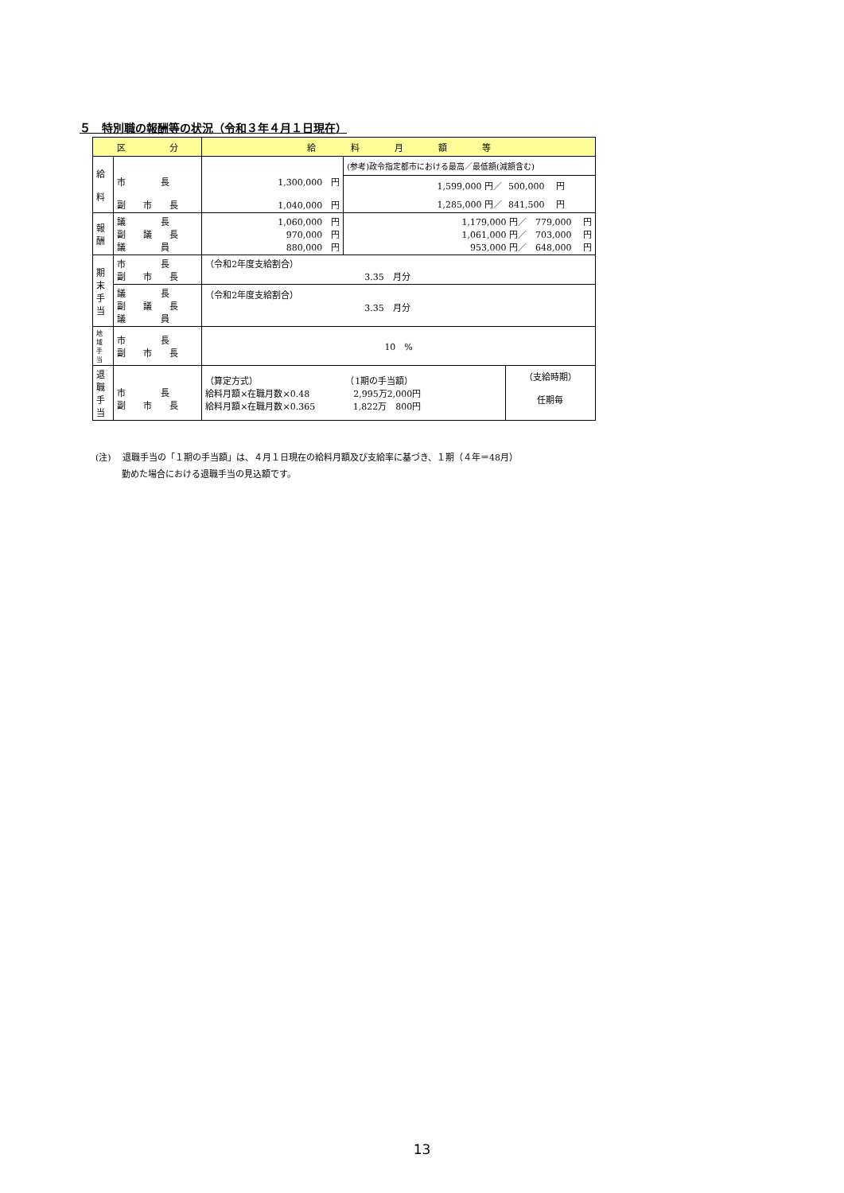５　特別職の報酬等の状況（令和３年４月１日現在）
| 区 分 | | 給 料 月 額 等 | | |
| --- | --- | --- | --- | --- |
| 給 料 | 市 長 副 市 長 | 1,300,000 円 1,040,000 円 | (参考)政令指定都市における最高／最低額(減額含む) | |
| | | | 1,599,000 円／ | 500,000 円 |
| | | | 1,285,000 円／ | 841,500 円 |
| 報 酬 | 議 長 副 議 長 議 員 | 1,060,000 円 970,000 円 880,000 円 | 1,179,000 円／ 779,000 円 1,061,000 円／ 703,000 円 953,000 円／ 648,000 円 | |
| 期 末 手 当 | 市 長 副 市 長 | （令和2年度支給割合） 3.35 月分 | | |
| | 議 長 副 議 長 議 員 | （令和2年度支給割合） 3.35 月分 | | |
| 地 域 手 当 | 市 長 副 市 長 | 10 % | | |
| 退 職 手 当 | 市 長 副 市 長 | （算定方式） （1期の手当額） 給料月額×在職月数×0.48 2,995万2,000円 給料月額×在職月数×0.365 1,822万 800円 | | （支給時期） 任期毎 |
(注)　 退職手当の「１期の手当額」は、４月１日現在の給料月額及び支給率に基づき、１期（４年＝48月）
　　　勤めた場合における退職手当の見込額です。
13